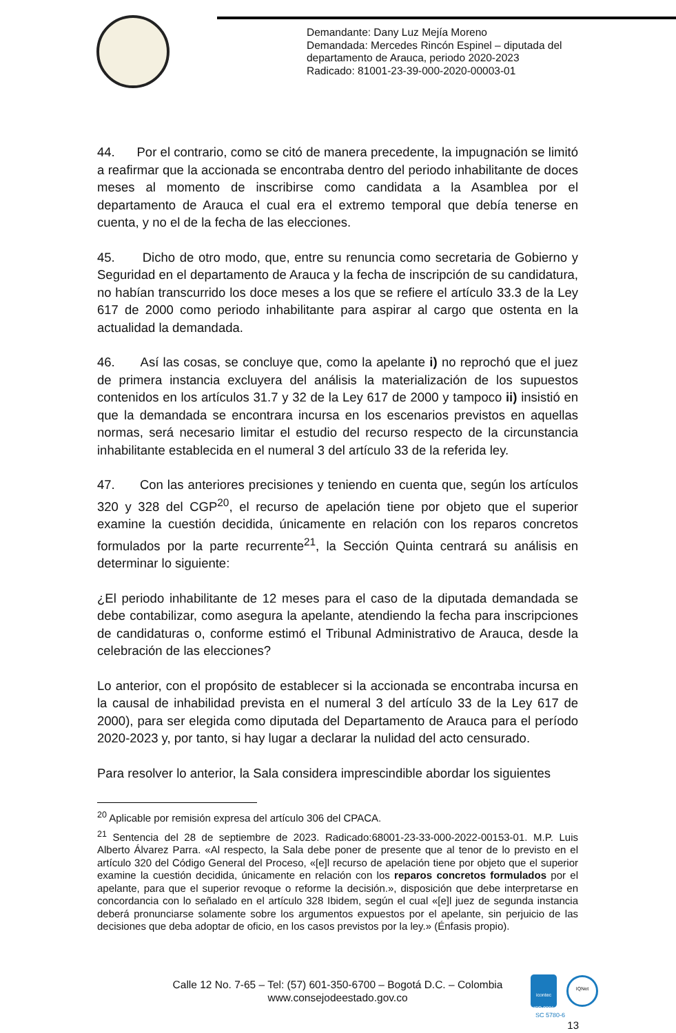Demandante: Dany Luz Mejía Moreno
Demandada: Mercedes Rincón Espinel – diputada del
departamento de Arauca, periodo 2020-2023
Radicado: 81001-23-39-000-2020-00003-01
44. Por el contrario, como se citó de manera precedente, la impugnación se limitó a reafirmar que la accionada se encontraba dentro del periodo inhabilitante de doces meses al momento de inscribirse como candidata a la Asamblea por el departamento de Arauca el cual era el extremo temporal que debía tenerse en cuenta, y no el de la fecha de las elecciones.
45. Dicho de otro modo, que, entre su renuncia como secretaria de Gobierno y Seguridad en el departamento de Arauca y la fecha de inscripción de su candidatura, no habían transcurrido los doce meses a los que se refiere el artículo 33.3 de la Ley 617 de 2000 como periodo inhabilitante para aspirar al cargo que ostenta en la actualidad la demandada.
46. Así las cosas, se concluye que, como la apelante i) no reprochó que el juez de primera instancia excluyera del análisis la materialización de los supuestos contenidos en los artículos 31.7 y 32 de la Ley 617 de 2000 y tampoco ii) insistió en que la demandada se encontrara incursa en los escenarios previstos en aquellas normas, será necesario limitar el estudio del recurso respecto de la circunstancia inhabilitante establecida en el numeral 3 del artículo 33 de la referida ley.
47. Con las anteriores precisiones y teniendo en cuenta que, según los artículos 320 y 328 del CGP<sup>20</sup>, el recurso de apelación tiene por objeto que el superior examine la cuestión decidida, únicamente en relación con los reparos concretos formulados por la parte recurrente<sup>21</sup>, la Sección Quinta centrará su análisis en determinar lo siguiente:
¿El periodo inhabilitante de 12 meses para el caso de la diputada demandada se debe contabilizar, como asegura la apelante, atendiendo la fecha para inscripciones de candidaturas o, conforme estimó el Tribunal Administrativo de Arauca, desde la celebración de las elecciones?
Lo anterior, con el propósito de establecer si la accionada se encontraba incursa en la causal de inhabilidad prevista en el numeral 3 del artículo 33 de la Ley 617 de 2000), para ser elegida como diputada del Departamento de Arauca para el período 2020-2023 y, por tanto, si hay lugar a declarar la nulidad del acto censurado.
Para resolver lo anterior, la Sala considera imprescindible abordar los siguientes
<sup>20</sup> Aplicable por remisión expresa del artículo 306 del CPACA.
<sup>21</sup> Sentencia del 28 de septiembre de 2023. Radicado:68001-23-33-000-2022-00153-01. M.P. Luis Alberto Álvarez Parra. «Al respecto, la Sala debe poner de presente que al tenor de lo previsto en el artículo 320 del Código General del Proceso, «[e]l recurso de apelación tiene por objeto que el superior examine la cuestión decidida, únicamente en relación con los reparos concretos formulados por el apelante, para que el superior revoque o reforme la decisión.», disposición que debe interpretarse en concordancia con lo señalado en el artículo 328 Ibidem, según el cual «[e]l juez de segunda instancia deberá pronunciarse solamente sobre los argumentos expuestos por el apelante, sin perjuicio de las decisiones que deba adoptar de oficio, en los casos previstos por la ley.» (Énfasis propio).
Calle 12 No. 7-65 – Tel: (57) 601-350-6700 – Bogotá D.C. – Colombia
www.consejodeestado.gov.co
icontec
ISO 9001
IQNet
SC 5780-6
13